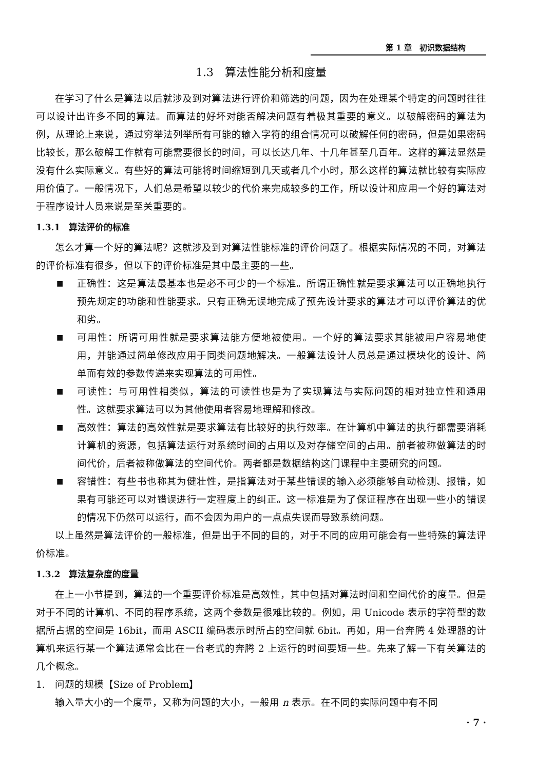第 1 章　初识数据结构
1.3　算法性能分析和度量
在学习了什么是算法以后就涉及到对算法进行评价和筛选的问题，因为在处理某个特定的问题时往往可以设计出许多不同的算法。而算法的好坏对能否解决问题有着极其重要的意义。以破解密码的算法为例，从理论上来说，通过穷举法列举所有可能的输入字符的组合情况可以破解任何的密码，但是如果密码比较长，那么破解工作就有可能需要很长的时间，可以长达几年、十几年甚至几百年。这样的算法显然是没有什么实际意义。有些好的算法可能将时间缩短到几天或者几个小时，那么这样的算法就比较有实际应用价值了。一般情况下，人们总是希望以较少的代价来完成较多的工作，所以设计和应用一个好的算法对于程序设计人员来说是至关重要的。
1.3.1　算法评价的标准
怎么才算一个好的算法呢？这就涉及到对算法性能标准的评价问题了。根据实际情况的不同，对算法的评价标准有很多，但以下的评价标准是其中最主要的一些。
■
正确性：这是算法最基本也是必不可少的一个标准。所谓正确性就是要求算法可以正确地执行预先规定的功能和性能要求。只有正确无误地完成了预先设计要求的算法才可以评价算法的优和劣。
■
可用性：所谓可用性就是要求算法能方便地被使用。一个好的算法要求其能被用户容易地使用，并能通过简单修改应用于同类问题地解决。一般算法设计人员总是通过模块化的设计、简单而有效的参数传递来实现算法的可用性。
■
可读性：与可用性相类似，算法的可读性也是为了实现算法与实际问题的相对独立性和通用性。这就要求算法可以为其他使用者容易地理解和修改。
■
高效性：算法的高效性就是要求算法有比较好的执行效率。在计算机中算法的执行都需要消耗计算机的资源，包括算法运行对系统时间的占用以及对存储空间的占用。前者被称做算法的时间代价，后者被称做算法的空间代价。两者都是数据结构这门课程中主要研究的问题。
■
容错性：有些书也称其为健壮性，是指算法对于某些错误的输入必须能够自动检测、报错，如果有可能还可以对错误进行一定程度上的纠正。这一标准是为了保证程序在出现一些小的错误的情况下仍然可以运行，而不会因为用户的一点点失误而导致系统问题。
以上虽然是算法评价的一般标准，但是出于不同的目的，对于不同的应用可能会有一些特殊的算法评价标准。
1.3.2　算法复杂度的度量
在上一小节提到，算法的一个重要评价标准是高效性，其中包括对算法时间和空间代价的度量。但是对于不同的计算机、不同的程序系统，这两个参数是很难比较的。例如，用 Unicode 表示的字符型的数据所占据的空间是 16bit，而用 ASCII 编码表示时所占的空间就 6bit。再如，用一台奔腾 4 处理器的计算机来运行某一个算法通常会比在一台老式的奔腾 2 上运行的时间要短一些。先来了解一下有关算法的几个概念。
1.　问题的规模【Size of Problem】
输入量大小的一个度量，又称为问题的大小，一般用 n 表示。在不同的实际问题中有不同
· 7 ·